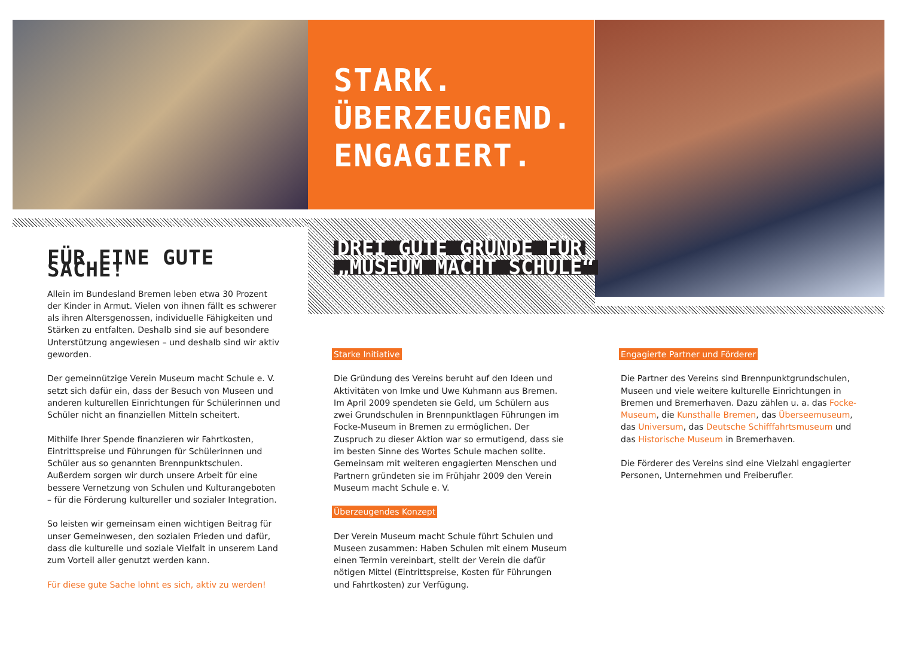STARK.
ÜBERZEUGEND.
ENGAGIERT.
DREI GUTE GRÜNDE FÜR
„MUSEUM MACHT SCHULE“
FÜR EINE GUTE SACHE!
Allein im Bundesland Bremen leben etwa 30 Prozent der Kinder in Armut. Vielen von ihnen fällt es schwerer als ihren Altersgenossen, individuelle Fähigkeiten und Stärken zu entfalten. Deshalb sind sie auf besondere Unterstützung angewiesen – und deshalb sind wir aktiv geworden.
Der gemeinnützige Verein Museum macht Schule e. V. setzt sich dafür ein, dass der Besuch von Museen und anderen kulturellen Einrichtungen für Schülerinnen und Schüler nicht an finanziellen Mitteln scheitert.
Mithilfe Ihrer Spende finanzieren wir Fahrtkosten, Eintrittspreise und Führungen für Schülerinnen und Schüler aus so genannten Brennpunktschulen. Außerdem sorgen wir durch unsere Arbeit für eine bessere Vernetzung von Schulen und Kulturangeboten – für die Förderung kultureller und sozialer Integration.
So leisten wir gemeinsam einen wichtigen Beitrag für unser Gemeinwesen, den sozialen Frieden und dafür, dass die kulturelle und soziale Vielfalt in unserem Land zum Vorteil aller genutzt werden kann.
Für diese gute Sache lohnt es sich, aktiv zu werden!
Starke Initiative
Die Gründung des Vereins beruht auf den Ideen und Aktivitäten von Imke und Uwe Kuhmann aus Bremen. Im April 2009 spendeten sie Geld, um Schülern aus zwei Grundschulen in Brennpunktlagen Führungen im Focke-Museum in Bremen zu ermöglichen. Der Zuspruch zu dieser Aktion war so ermutigend, dass sie im besten Sinne des Wortes Schule machen sollte. Gemeinsam mit weiteren engagierten Menschen und Partnern gründeten sie im Frühjahr 2009 den Verein Museum macht Schule e. V.
Überzeugendes Konzept
Der Verein Museum macht Schule führt Schulen und Museen zusammen: Haben Schulen mit einem Museum einen Termin vereinbart, stellt der Verein die dafür nötigen Mittel (Eintrittspreise, Kosten für Führungen und Fahrtkosten) zur Verfügung.
Engagierte Partner und Förderer
Die Partner des Vereins sind Brennpunktgrundschulen, Museen und viele weitere kulturelle Einrichtungen in Bremen und Bremerhaven. Dazu zählen u. a. das Focke-Museum, die Kunsthalle Bremen, das Überseemuseum, das Universum, das Deutsche Schifffahrtsmuseum und das Historische Museum in Bremerhaven.
Die Förderer des Vereins sind eine Vielzahl engagierter Personen, Unternehmen und Freiberufler.